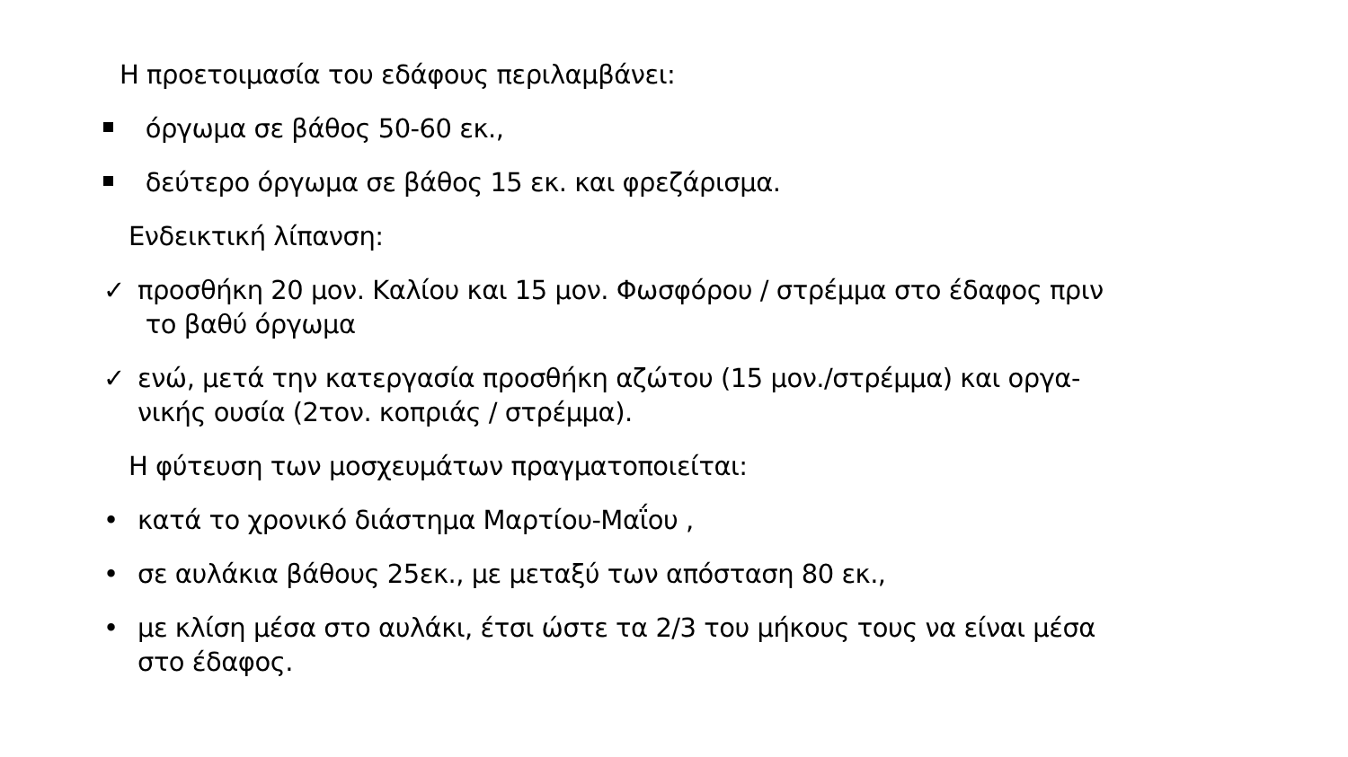Η προετοιμασία του εδάφους περιλαμβάνει:
όργωμα σε βάθος 50-60 εκ.,
δεύτερο όργωμα σε βάθος 15 εκ. και φρεζάρισμα.
Ενδεικτική λίπανση:
✓ προσθήκη 20 μον. Καλίου και 15 μον. Φωσφόρου / στρέμμα στο έδαφος πριν
το βαθύ όργωμα
✓ ενώ, μετά την κατεργασία προσθήκη αζώτου (15 μον./στρέμμα) και οργα-
νικής ουσία (2τον. κοπριάς / στρέμμα).
Η φύτευση των μοσχευμάτων πραγματοποιείται:
• κατά το χρονικό διάστημα Μαρτίου-Μαΐου ,
• σε αυλάκια βάθους 25εκ., με μεταξύ των απόσταση 80 εκ.,
• με κλίση μέσα στο αυλάκι, έτσι ώστε τα 2/3 του μήκους τους να είναι μέσα
στο έδαφος.